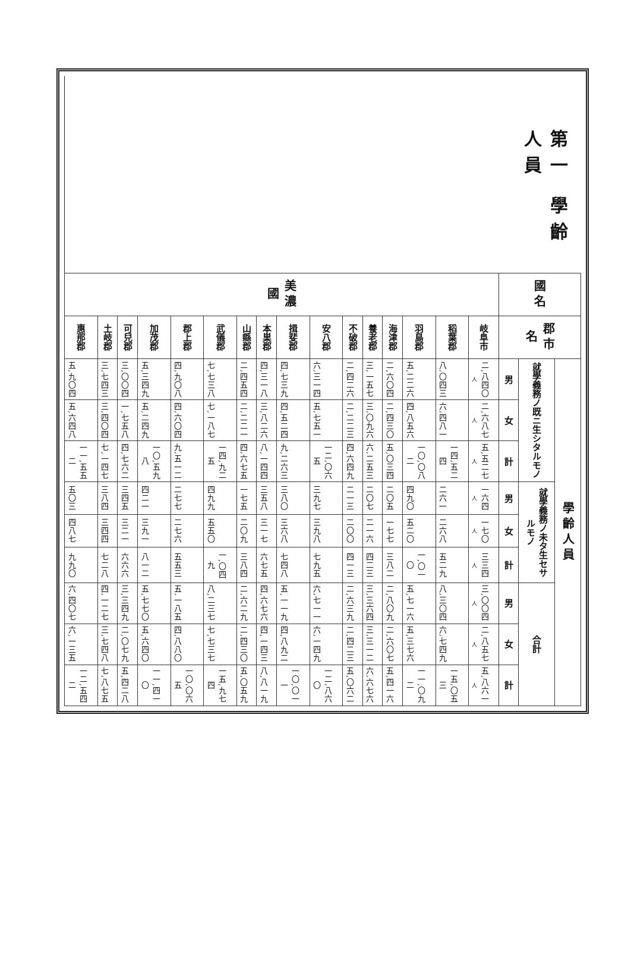第一 學齡人員
| 國名 | 郡市名 | 學齡人員 | | | | | | | | |
| --- | --- | --- | --- | --- | --- | --- | --- | --- | --- | --- |
| | | 就學義務ノ既ニ生シタルモノ | | | 就學義務ノ未タ生セサルモノ | | | 合計 | | |
| | | 男 | 女 | 計 | 男 | 女 | 計 | 男 | 女 | 計 |
| 美濃國 | 岐阜市 | 二,八四〇 人 | 二,六八七 人 | 五,五二七 人 | 一六四 人 | 一七〇 人 | 三三四 人 | 三,〇〇四 人 | 二,八五七 人 | 五,八六一 人 |
| | 稻葉郡 | 八,〇四三 | 六,四八一 | 一四,五二四 | 二六一 | 二六八 | 五二九 | 八,三〇四 | 六,七四九 | 一五,〇五三 |
| | 羽島郡 | 五,二二六 | 四,八五六 | 一〇,〇八二 | 四九〇 | 五二〇 | 一,〇一〇 | 五,七一六 | 五,三七六 | 一一,〇九二 |
| | 海津郡 | 二,六〇四 | 二,四三〇 | 五,〇三四 | 二〇五 | 一七七 | 三八二 | 二,八〇九 | 二,六〇七 | 五,四一六 |
| | 養老郡 | 三,一五七 | 三,〇九六 | 六,二五三 | 二〇七 | 二一六 | 四二三 | 三,三六四 | 三,三一二 | 六,六七六 |
| | 不破郡 | 二,四二六 | 二,二二三 | 四,六四九 | 二一三 | 二〇〇 | 四一三 | 二,六三九 | 二,四二三 | 五,〇六二 |
| | 安八郡 | 六,三一四 | 五,七五一 | 一二,〇六五 | 三九七 | 三九八 | 七九五 | 六,七一一 | 六,一四九 | 一二,八六〇 |
| | 揖斐郡 | 四,七三九 | 四,五二四 | 九,二六三 | 三八〇 | 三六八 | 七四八 | 五,一一九 | 四,八九二 | 一〇,〇一一 |
| | 本巣郡 | 四,三一八 | 三,八二六 | 八,一四四 | 三五八 | 三一七 | 六七五 | 四,六七六 | 四,一四三 | 八,八一九 |
| | 山縣郡 | 二,四五四 | 二,二二一 | 四,六七五 | 一七五 | 二〇九 | 三八四 | 二,六二九 | 二,四三〇 | 五,〇五九 |
| | 武儀郡 | 七,七三八 | 七,一八七 | 一四,九二五 | 四九九 | 五五〇 | 一,〇四九 | 八,二三七 | 七,七三七 | 一五,九七四 |
| | 郡上郡 | 四,九〇八 | 四,六〇四 | 九,五一二 | 二七七 | 二七六 | 五五三 | 五,一八五 | 四,八八〇 | 一〇,〇六五 |
| | 加茂郡 | 五,三四九 | 五,二四九 | 一〇,五九八 | 四二一 | 三九一 | 八一二 | 五,七七〇 | 五,六四〇 | 一一,四一〇 |
| | 可兒郡 | 三,〇〇四 | 一,七五八 | 四,七六二 | 三四五 | 三二一 | 六六六 | 三,三四九 | 二,〇七九 | 五,四二八 |
| | 土岐郡 | 三,七四三 | 三,四〇四 | 七,一四七 | 三八四 | 三四四 | 七二八 | 四,一二七 | 三,七四八 | 七,八七五 |
| | 惠那郡 | 五,九〇四 | 五,六四八 | 一一,五五二 | 五〇三 | 四八七 | 九九〇 | 六,四〇七 | 六,一三五 | 一二,五四二 |